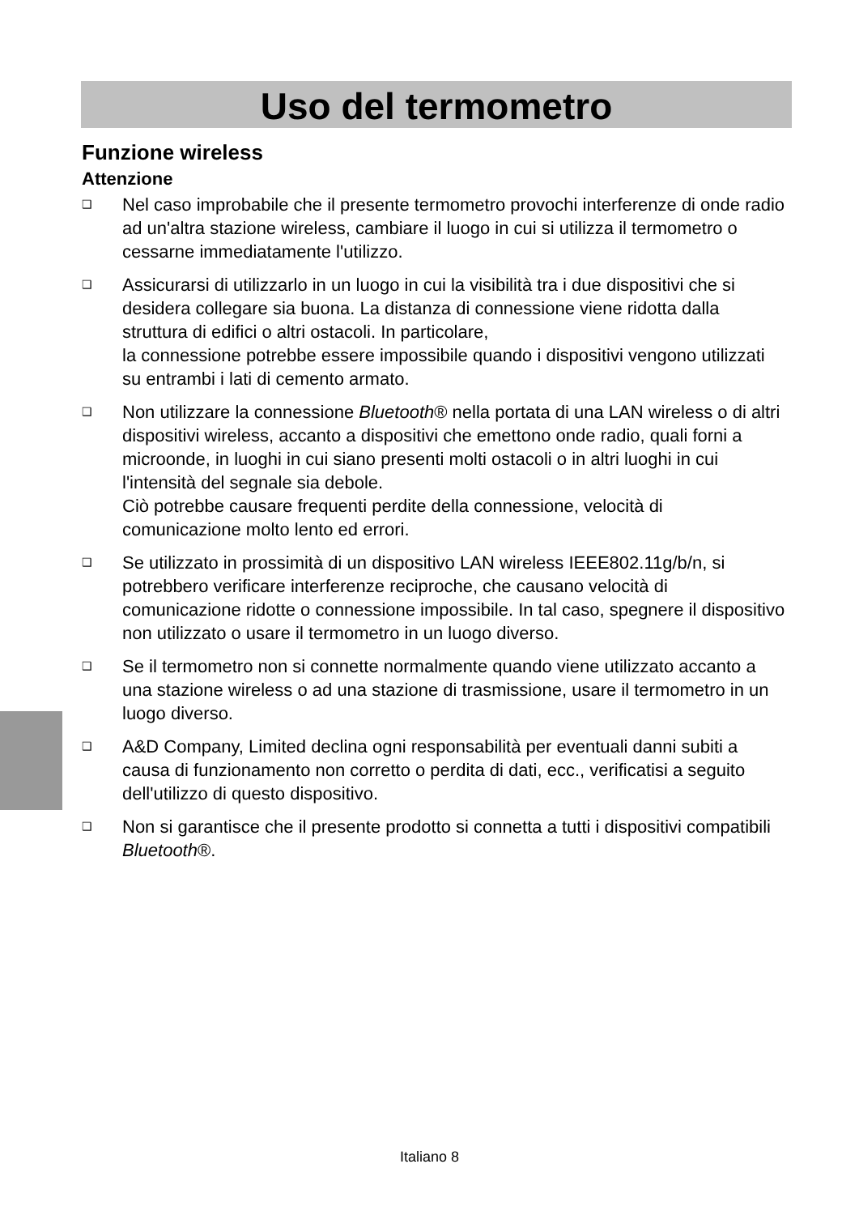Uso del termometro
Funzione wireless
Attenzione
❑ Nel caso improbabile che il presente termometro provochi interferenze di onde radio ad un'altra stazione wireless, cambiare il luogo in cui si utilizza il termometro o cessarne immediatamente l'utilizzo.
❑ Assicurarsi di utilizzarlo in un luogo in cui la visibilità tra i due dispositivi che si desidera collegare sia buona. La distanza di connessione viene ridotta dalla struttura di edifici o altri ostacoli. In particolare,
la connessione potrebbe essere impossibile quando i dispositivi vengono utilizzati su entrambi i lati di cemento armato.
❑ Non utilizzare la connessione Bluetooth® nella portata di una LAN wireless o di altri dispositivi wireless, accanto a dispositivi che emettono onde radio, quali forni a microonde, in luoghi in cui siano presenti molti ostacoli o in altri luoghi in cui l'intensità del segnale sia debole.
Ciò potrebbe causare frequenti perdite della connessione, velocità di comunicazione molto lento ed errori.
❑ Se utilizzato in prossimità di un dispositivo LAN wireless IEEE802.11g/b/n, si potrebbero verificare interferenze reciproche, che causano velocità di comunicazione ridotte o connessione impossibile. In tal caso, spegnere il dispositivo non utilizzato o usare il termometro in un luogo diverso.
❑ Se il termometro non si connette normalmente quando viene utilizzato accanto a una stazione wireless o ad una stazione di trasmissione, usare il termometro in un luogo diverso.
❑ A&D Company, Limited declina ogni responsabilità per eventuali danni subiti a causa di funzionamento non corretto o perdita di dati, ecc., verificatisi a seguito dell'utilizzo di questo dispositivo.
❑ Non si garantisce che il presente prodotto si connetta a tutti i dispositivi compatibili Bluetooth®.
Italiano 8